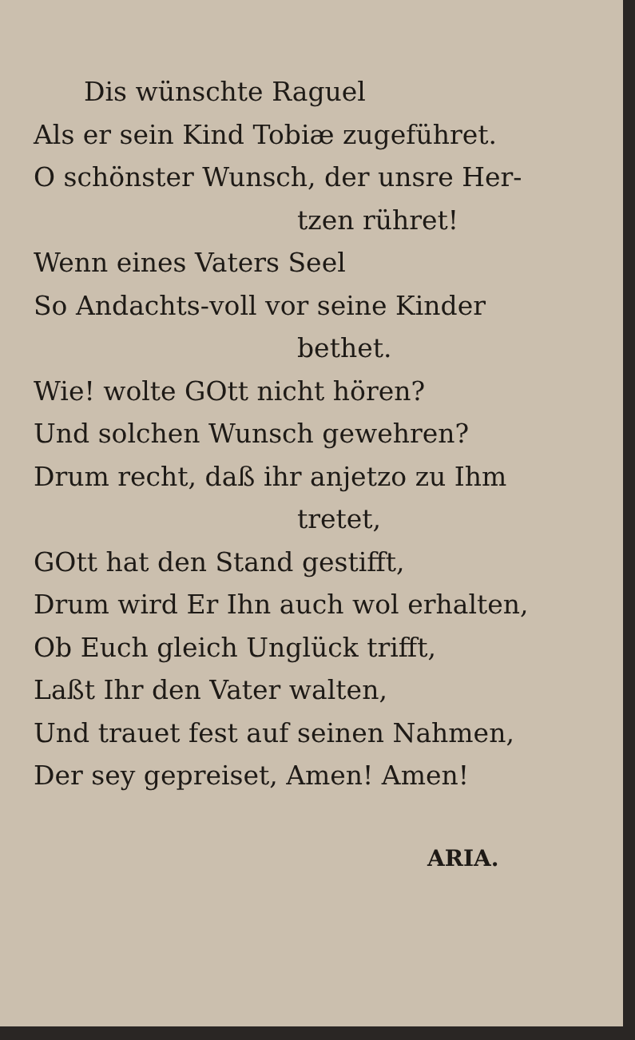Dis wünschte Raguel
Als er sein Kind Tobiæ zugeführet.
O schönster Wunsch, der unsre Her-
tzen rühret!
Wenn eines Vaters Seel
So Andachts-voll vor seine Kinder
bethet.
Wie! wolte GOtt nicht hören?
Und solchen Wunsch gewehren?
Drum recht, daß ihr anjetzo zu Ihm
tretet,
GOtt hat den Stand gestifft,
Drum wird Er Ihn auch wol erhalten,
Ob Euch gleich Unglück trifft,
Laßt Ihr den Vater walten,
Und trauet fest auf seinen Nahmen,
Der sey gepreiset, Amen! Amen!
ARIA.